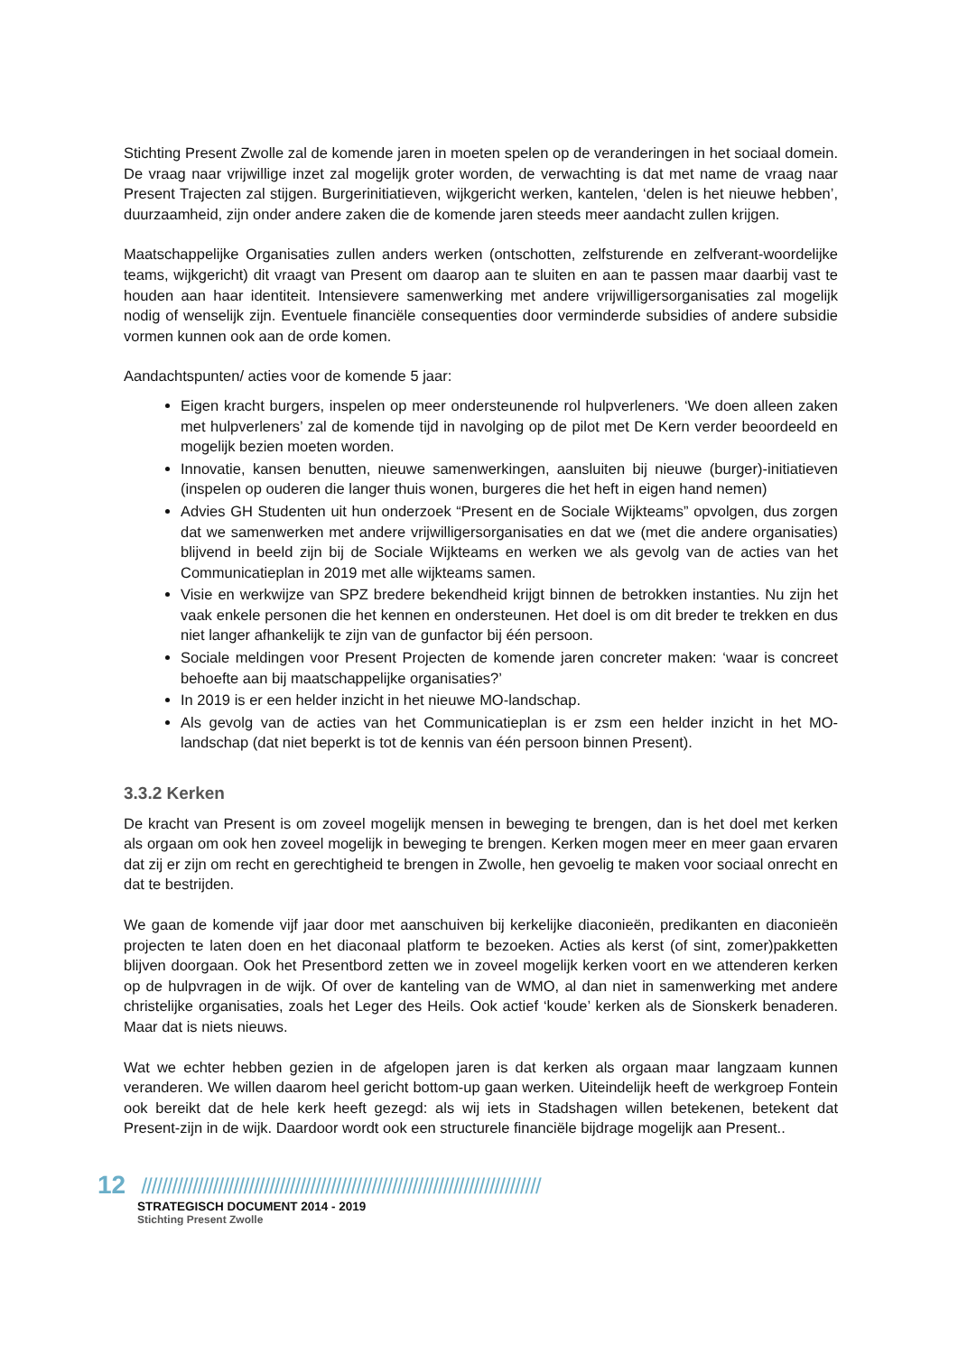Stichting Present Zwolle zal de komende jaren in moeten spelen op de veranderingen in het sociaal domein. De vraag naar vrijwillige inzet zal mogelijk groter worden, de verwachting is dat met name de vraag naar Present Trajecten zal stijgen. Burgerinitiatieven, wijkgericht werken, kantelen, ‘delen is het nieuwe hebben’, duurzaamheid, zijn onder andere zaken die de komende jaren steeds meer aandacht zullen krijgen.
Maatschappelijke Organisaties zullen anders werken (ontschotten, zelfsturende en zelfverant-woordelijke teams, wijkgericht) dit vraagt van Present om daarop aan te sluiten en aan te passen maar daarbij vast te houden aan haar identiteit. Intensievere samenwerking met andere vrijwilligersorganisaties zal mogelijk nodig of wenselijk zijn. Eventuele financiële consequenties door verminderde subsidies of andere subsidie vormen kunnen ook aan de orde komen.
Aandachtspunten/ acties voor de komende 5 jaar:
Eigen kracht burgers, inspelen op meer ondersteunende rol hulpverleners. ‘We doen alleen zaken met hulpverleners’ zal de komende tijd in navolging op de pilot met De Kern verder beoordeeld en mogelijk bezien moeten worden.
Innovatie, kansen benutten, nieuwe samenwerkingen, aansluiten bij nieuwe (burger)-initiatieven (inspelen op ouderen die langer thuis wonen, burgeres die het heft in eigen hand nemen)
Advies GH Studenten uit hun onderzoek “Present en de Sociale Wijkteams” opvolgen, dus zorgen dat we samenwerken met andere vrijwilligersorganisaties en dat we (met die andere organisaties) blijvend in beeld zijn bij de Sociale Wijkteams en werken we als gevolg van de acties van het Communicatieplan in 2019 met alle wijkteams samen.
Visie en werkwijze van SPZ bredere bekendheid krijgt binnen de betrokken instanties. Nu zijn het vaak enkele personen die het kennen en ondersteunen. Het doel is om dit breder te trekken en dus niet langer afhankelijk te zijn van de gunfactor bij één persoon.
Sociale meldingen voor Present Projecten de komende jaren concreter maken: ‘waar is concreet behoefte aan bij maatschappelijke organisaties?’
In 2019 is er een helder inzicht in het nieuwe MO-landschap.
Als gevolg van de acties van het Communicatieplan is er zsm een helder inzicht in het MO-landschap (dat niet beperkt is tot de kennis van één persoon binnen Present).
3.3.2 Kerken
De kracht van Present is om zoveel mogelijk mensen in beweging te brengen, dan is het doel met kerken als orgaan om ook hen zoveel mogelijk in beweging te brengen. Kerken mogen meer en meer gaan ervaren dat zij er zijn om recht en gerechtigheid te brengen in Zwolle, hen gevoelig te maken voor sociaal onrecht en dat te bestrijden.
We gaan de komende vijf jaar door met aanschuiven bij kerkelijke diaconieën, predikanten en diaconieën projecten te laten doen en het diaconaal platform te bezoeken. Acties als kerst (of sint, zomer)pakketten blijven doorgaan. Ook het Presentbord zetten we in zoveel mogelijk kerken voort en we attenderen kerken op de hulpvragen in de wijk. Of over de kanteling van de WMO, al dan niet in samenwerking met andere christelijke organisaties, zoals het Leger des Heils. Ook actief ‘koude’ kerken als de Sionskerk benaderen. Maar dat is niets nieuws.
Wat we echter hebben gezien in de afgelopen jaren is dat kerken als orgaan maar langzaam kunnen veranderen. We willen daarom heel gericht bottom-up gaan werken. Uiteindelijk heeft de werkgroep Fontein ook bereikt dat de hele kerk heeft gezegd: als wij iets in Stadshagen willen betekenen, betekent dat Present-zijn in de wijk. Daardoor wordt ook een structurele financiële bijdrage mogelijk aan Present..
12 //////////////////////////////////////////////////////////////////////////////
STRATEGISCH DOCUMENT 2014 - 2019
Stichting Present Zwolle